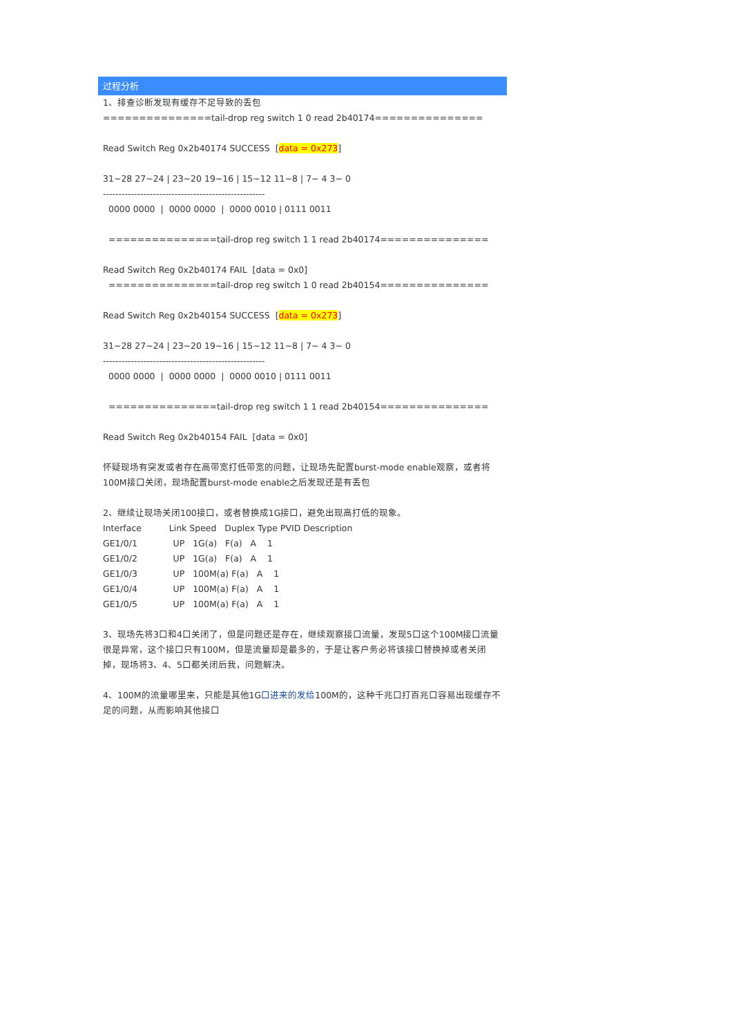过程分析
1、排查诊断发现有缓存不足导致的丢包
===============tail-drop reg switch 1 0 read 2b40174===============
Read Switch Reg 0x2b40174 SUCCESS [data = 0x273]
31~28 27~24 | 23~20 19~16 | 15~12 11~8 | 7~ 4 3~ 0
----------------------------------------------------
0000 0000 | 0000 0000 | 0000 0010 | 0111 0011
===============tail-drop reg switch 1 1 read 2b40174===============
Read Switch Reg 0x2b40174 FAIL [data = 0x0]
===============tail-drop reg switch 1 0 read 2b40154===============
Read Switch Reg 0x2b40154 SUCCESS [data = 0x273]
31~28 27~24 | 23~20 19~16 | 15~12 11~8 | 7~ 4 3~ 0
----------------------------------------------------
0000 0000 | 0000 0000 | 0000 0010 | 0111 0011
===============tail-drop reg switch 1 1 read 2b40154===============
Read Switch Reg 0x2b40154 FAIL [data = 0x0]
怀疑现场有突发或者存在高带宽打低带宽的问题，让现场先配置burst-mode enable观察，或者将100M接口关闭，现场配置burst-mode enable之后发现还是有丢包
2、继续让现场关闭100接口，或者替换成1G接口，避免出现高打低的现象。
Interface Link Speed Duplex Type PVID Description
GE1/0/1 UP 1G(a) F(a) A 1
GE1/0/2 UP 1G(a) F(a) A 1
GE1/0/3 UP 100M(a) F(a) A 1
GE1/0/4 UP 100M(a) F(a) A 1
GE1/0/5 UP 100M(a) F(a) A 1
3、现场先将3口和4口关闭了，但是问题还是存在，继续观察接口流量，发现5口这个100M接口流量很是异常，这个接口只有100M，但是流量却是最多的，于是让客户务必将该接口替换掉或者关闭掉，现场将3、4、5口都关闭后我，问题解决。
4、100M的流量哪里来，只能是其他1G口进来的发给100M的，这种千兆口打百兆口容易出现缓存不足的问题，从而影响其他接口